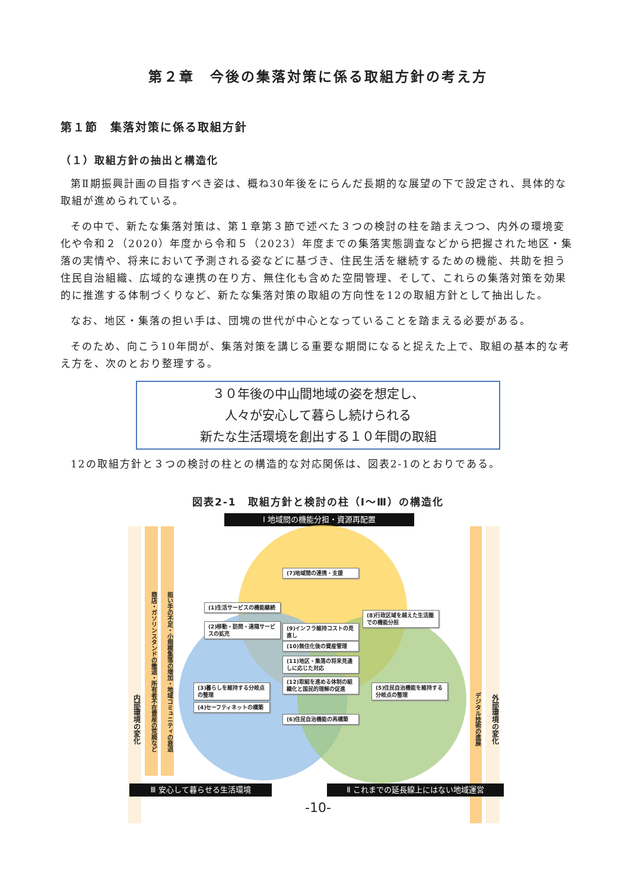第２章　今後の集落対策に係る取組方針の考え方
第１節　集落対策に係る取組方針
（１）取組方針の抽出と構造化
第Ⅱ期振興計画の目指すべき姿は、概ね30年後をにらんだ長期的な展望の下で設定され、具体的な取組が進められている。
その中で、新たな集落対策は、第１章第３節で述べた３つの検討の柱を踏まえつつ、内外の環境変化や令和２（2020）年度から令和５（2023）年度までの集落実態調査などから把握された地区・集落の実情や、将来において予測される姿などに基づき、住民生活を継続するための機能、共助を担う住民自治組織、広域的な連携の在り方、無住化も含めた空間管理、そして、これらの集落対策を効果的に推進する体制づくりなど、新たな集落対策の取組の方向性を12の取組方針として抽出した。
なお、地区・集落の担い手は、団塊の世代が中心となっていることを踏まえる必要がある。
そのため、向こう10年間が、集落対策を講じる重要な期間になると捉えた上で、取組の基本的な考え方を、次のとおり整理する。
３０年後の中山間地域の姿を想定し、
人々が安心して暮らし続けられる
新たな生活環境を創出する１０年間の取組
12の取組方針と３つの検討の柱との構造的な対応関係は、図表2-1のとおりである。
図表2-1　取組方針と検討の柱（Ⅰ～Ⅲ）の構造化
Ⅰ 地域間の機能分担・資源再配置
内部環境の変化
商店・ガソリンスタンドの撤退・所有者不在資産の荒廃など
担い手の不足・小規模集落の増加・地域コミュニティの衰退
デジタル技術の進展
外部環境の変化
(7)地域間の連携・支援
(1)生活サービスの機能継続
(2)移動・訪問・遠隔サービスの拡充
(8)行政区域を越えた生活圏での機能分担
(9)インフラ維持コストの見直し
(10)無住化後の資産管理
(11)地区・集落の将来見通しに応じた対応
(12)取組を進める体制の組織化と国民的理解の促進
(3)暮らしを維持する分岐点の整理
(4)セーフティネットの構築
(5)住民自治機能を維持する分岐点の整理
(6)住民自治機能の再構築
Ⅲ 安心して暮らせる生活環境 Ⅱ これまでの延長線上にはない地域運営
-10-